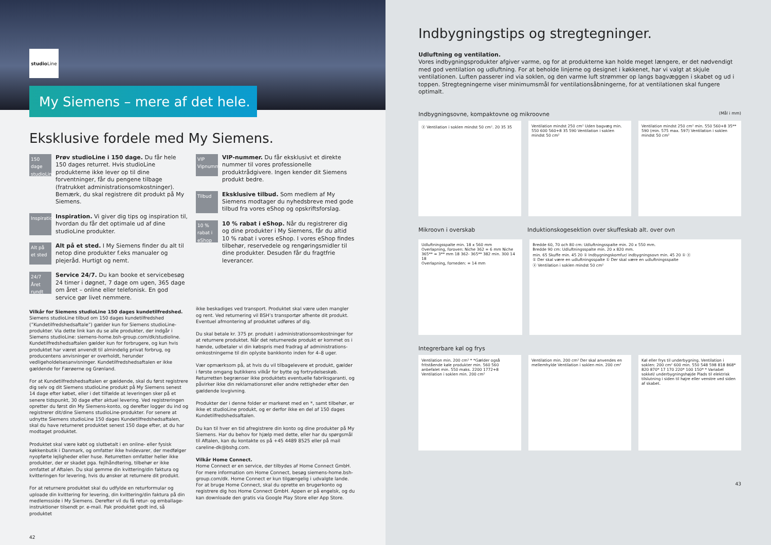studio Line
My Siemens – mere af det hele.
Eksklusive fordele med My Siemens.
150 dage studioLine
Prøv studioLine i 150 dage. Du får hele 150 dages returret. Hvis studioLine produkterne ikke lever op til dine forventninger, får du pengene tilbage (fratrukket administrations­omkostninger). Bemærk, du skal registrere dit produkt på My Siemens.
Inspiration
Inspiration. Vi giver dig tips og inspiration til, hvordan du får det optimale ud af dine studioLine produkter.
Alt på et sted
Alt på et sted. I My Siemens finder du alt til netop dine produkter f.eks manualer og plejeråd. Hurtigt og nemt.
24/7 Året rundt
Service 24/7. Du kan booke et servicebesøg 24 timer i døgnet, 7 dage om ugen, 365 dage om året – online eller telefonisk. En god service gør livet nemmere.
Vilkår for Siemens studioLine 150 dages kundetilfredshed.
Siemens studioLine tilbud om 150 dages kundetilfredshed (”Kundetilfredshedsaftale”) gælder kun for Siemens studioLine-produkter. Via dette link kan du se alle produkter, der indgår i Siemens studioLine: siemens-home.bsh-group.com/dk/studioline. Kundetilfredshedsaftalen gælder kun for forbrugere, og kun hvis produktet har været anvendt til almindelig privat forbrug, og producentens anvisninger er overholdt, herunder vedligeholdelsesanvisninger. Kundetilfredshedsaftalen er ikke gældende for Færøerne og Grønland.
For at Kundetilfredshedsaftalen er gældende, skal du først registrere dig selv og dit Siemens studioLine produkt på My Siemens senest 14 dage efter købet, eller i det tilfælde at leveringen sker på et senere tidspunkt, 30 dage efter aktuel levering. Ved registreringen opretter du først din My Siemens-konto, og derefter logger du ind og registrerer dit/dine Siemens studioLine-produkter. For senere at udnytte Siemens studioLine 150 dages Kundetilfredshedsaftalen, skal du have returneret produktet senest 150 dage efter, at du har modtaget produktet.
Produktet skal være købt og slutbetalt i en online- eller fysisk køkkenbutik i Danmark, og omfatter ikke hvidevarer, der medfølger nyopførte lejligheder eller huse. Returretten omfatter heller ikke produkter, der er skadet pga. fejlhåndtering, tilbehør er ikke omfattet af Aftalen. Du skal gemme din kvittering/din faktura og kvitteringen for levering, hvis du ønsker at returnere dit produkt.
For at returnere produktet skal du udfylde en returformular og uploade din kvittering for levering, din kvittering/din faktura på din medlemsside i My Siemens. Derefter vil du få retur- og emballage-instruktioner tilsendt pr. e-mail. Pak produktet godt ind, så produktet
VIP Vipnummer
VIP-nummer. Du får eksklusivt et direkte nummer til vores professionelle produktrådgivere. Ingen kender dit Siemens produkt bedre.
Tilbud
Eksklusive tilbud. Som medlem af My Siemens modtager du nyhedsbreve med gode tilbud fra vores eShop og opskriftsforslag.
10 % rabat i eShop
10 % rabat i eShop. Når du registrerer dig og dine produkter i My Siemens, får du altid 10 % rabat i vores eShop. I vores eShop findes tilbehør, reservedele og rengøringsmidler til dine produkter. Desuden får du fragtfrie leverancer.
ikke beskadiges ved transport. Produktet skal være uden mangler og rent. Ved returnering vil BSH’s transportør afhente dit produkt. Eventuel afmontering af produktet udføres af dig.
Du skal betale kr. 375 pr. produkt i administrationsomkostninger for at returnere produktet. Når det returnerede produkt er kommet os i hænde, udbetaler vi din købspris med fradrag af administrations-omkostningerne til din oplyste bankkonto inden for 4–8 uger.
Vær opmærksom på, at hvis du vil tilbagelevere et produkt, gælder i første omgang butikkens vilkår for bytte og fortrydelseskøb. Returretten begrænser ikke produktets eventuelle fabriksgaranti, og påvirker ikke din reklamationsret eller andre rettigheder efter den gældende lovgivning.
Produkter der i denne folder er markeret med en *, samt tilbehør, er ikke et studioLine produkt, og er derfor ikke en del af 150 dages Kundetilfredshedsaftalen.
Du kan til hver en tid afregistrere din konto og dine produkter på My Siemens. Har du behov for hjælp med dette, eller har du spørgsmål til Aftalen, kan du kontakte os på +45 4489 8525 eller på mail careline-dk@bshg.com.
Vilkår Home Connect.
Home Connect er en service, der tilbydes af Home Connect GmbH. For mere information om Home Connect, besøg siemens-home.bsh-group.com/dk. Home Connect er kun tilgængelig i udvalgte lande. For at bruge Home Connect, skal du oprette en brugerkonto og registrere dig hos Home Connect GmbH. Appen er på engelsk, og du kan downloade den gratis via Google Play Store eller App Store.
42
Indbygningstips og stregtegninger.
Udluftning og ventilation.
Vores indbygningsprodukter afgiver varme, og for at produkterne kan holde meget længere, er det nødvendigt med god ventilation og udluftning. For at beholde linjerne og designet i køkkenet, har vi valgt at skjule ventilationen. Luften passerer ind via soklen, og den varme luft strømmer op langs bagvæggen i skabet og ud i toppen. Stregtegningerne viser minimumsmål for ventilationsåbningerne, for at ventilationen skal fungere optimalt.
Indbygningsovne, kompaktovne og mikroovne (Mål i mm)
ⓐ Ventilation i soklen mindst 50 cm². 20 35 35
Ventilation mindst 250 cm² Uden bagvæg min. 550 600 560+8 35 590 Ventilation i soklen mindst 50 cm²
Ventilation mindst 250 cm² min. 550 560+8 35** 590 (min. 575 max. 597) Ventilation i soklen mindst 50 cm²
Mikroovn i overskab Induktionskogesektion over skuffeskab alt. over ovn
Udluftningsspalte min. 18 x 560 mm
Overlapning, foroven: Niche 362 = 6 mm Niche 365** = 3** mm 18 362- 365** 382 min. 300 14 18
Overlapning, forneden: = 14 mm
Bredde 60, 70 och 80 cm: Udluftningsspalte min. 20 x 550 mm.
Bredde 90 cm: Udluftningsspalte min. 20 x 820 mm.
min. 65 Skuffe min. 45 20 ① Indbygningskomfur/ indbygningsovn min. 45 20 ① ⓐ
① Der skal være en udluftningsspalte ① Der skal være en udluftningsspalte
ⓐ Ventilation i soklen mindst 50 cm²
Integrerbare køl og frys
Ventilation min. 200 cm² * *Gælder også fritstående køle produkter min. 560 560 anbefalet min. 550 maks. 2200 1772+8 Ventilation i soklen min. 200 cm²
Ventilation min. 200 cm² Der skal anvendes en mellemhylde Ventilation i soklen min. 200 cm²
Køl eller frys til underbygning. Ventilation i soklen: 200 cm² 600 min. 550 548 598 818 868* 820 870* 17 170 220* 100 150* * Variabel sokkel/ underbygningshøjde Plads til elektrisk tilslutning i siden til højre eller venstre ved siden af skabet.
43